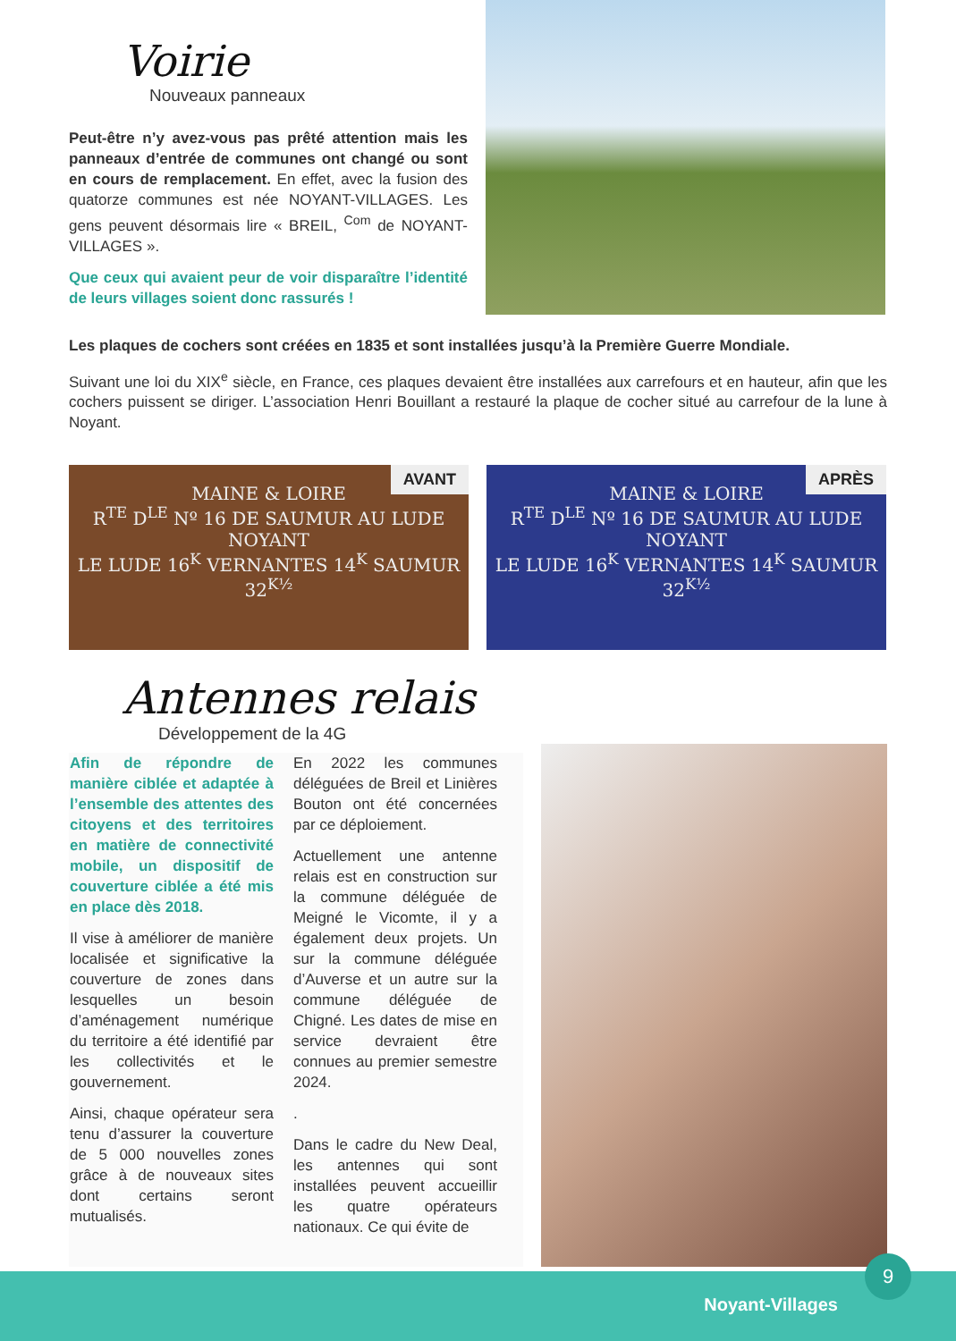Voirie
Nouveaux panneaux
Peut-être n’y avez-vous pas prêté attention mais les panneaux d’entrée de communes ont changé ou sont en cours de remplacement. En effet, avec la fusion des quatorze communes est née NOYANT-VILLAGES. Les gens peuvent désormais lire « BREIL, <sup>Com</sup> de NOYANT-VILLAGES ».
Que ceux qui avaient peur de voir disparaître l’identité de leurs villages soient donc rassurés !
Les plaques de cochers sont créées en 1835 et sont installées jusqu’à la Première Guerre Mondiale.
Suivant une loi du XIX<sup>e</sup> siècle, en France, ces plaques devaient être installées aux carrefours et en hauteur, afin que les cochers puissent se diriger. L’association Henri Bouillant a restauré la plaque de cocher situé au carrefour de la lune à Noyant.
MAINE & LOIRE
R<sup>TE</sup> D<sup>LE</sup> Nº 16 DE SAUMUR AU LUDE
NOYANT
LE LUDE 16<sup>K</sup> VERNANTES 14<sup>K</sup> SAUMUR 32<sup>K½</sup>
AVANT
MAINE & LOIRE
R<sup>TE</sup> D<sup>LE</sup> Nº 16 DE SAUMUR AU LUDE
NOYANT
LE LUDE 16<sup>K</sup> VERNANTES 14<sup>K</sup> SAUMUR 32<sup>K½</sup>
APRÈS
Antennes relais
Développement de la 4G
Afin de répondre de manière ciblée et adaptée à l’ensemble des attentes des citoyens et des territoires en matière de connectivité mobile, un dispositif de couverture ciblée a été mis en place dès 2018.
Il vise à améliorer de manière localisée et significative la couverture de zones dans lesquelles un besoin d’aménagement numérique du territoire a été identifié par les collectivités et le gouvernement.
Ainsi, chaque opérateur sera tenu d’assurer la couverture de 5 000 nouvelles zones grâce à de nouveaux sites dont certains seront mutualisés.
En 2022 les communes déléguées de Breil et Linières Bouton ont été concernées par ce déploiement.
Actuellement une antenne relais est en construction sur la commune déléguée de Meigné le Vicomte, il y a également deux projets. Un sur la commune déléguée d’Auverse et un autre sur la commune déléguée de Chigné. Les dates de mise en service devraient être connues au premier semestre 2024.
.
Dans le cadre du New Deal, les antennes qui sont installées peuvent accueillir les quatre opérateurs nationaux. Ce qui évite de
9
Noyant-Villages